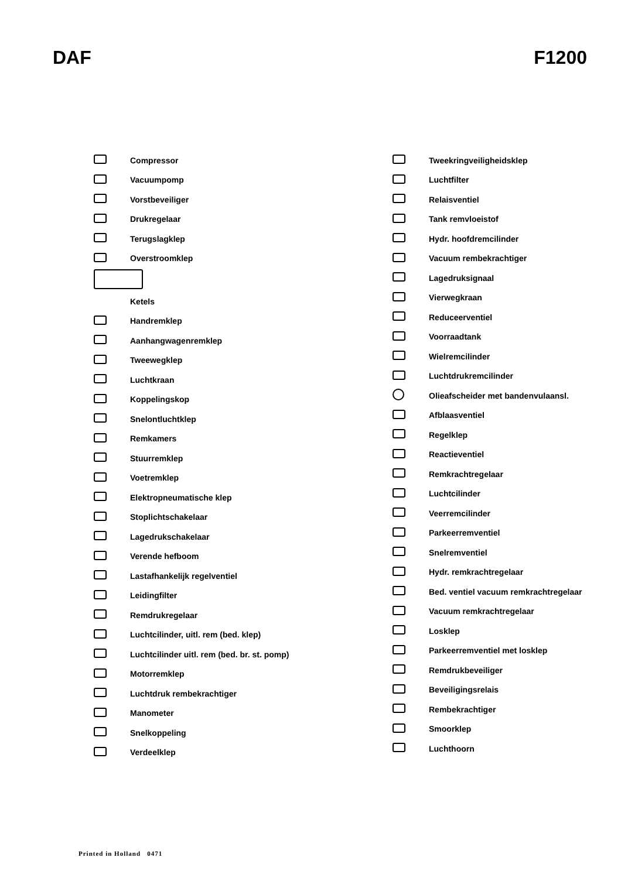DAF F1200
Compressor
Vacuumpomp
Vorstbeveiliger
Drukregelaar
Terugslagklep
Overstroomklep
Ketels
Handremklep
Aanhangwagenremklep
Tweewegklep
Luchtkraan
Koppelingskop
Snelontluchtklep
Remkamers
Stuurremklep
Voetremklep
Elektropneumatische klep
Stoplichtschakelaar
Lagedrukschakelaar
Verende hefboom
Lastafhankelijk regelventiel
Leidingfilter
Remdrukregelaar
Luchtcilinder, uitl. rem (bed. klep)
Luchtcilinder uitl. rem (bed. br. st. pomp)
Motorremklep
Luchtdruk rembekrachtiger
Manometer
Snelkoppeling
Verdeelklep
Tweekringveiligheidsklep
Luchtfilter
Relaisventiel
Tank remvloeistof
Hydr. hoofdremcilinder
Vacuum rembekrachtiger
Lagedruksignaal
Vierwegkraan
Reduceerventiel
Voorraadtank
Wielremcilinder
Luchtdrukremcilinder
Olieafscheider met bandenvulaansl.
Afblaasventiel
Regelklep
Reactieventiel
Remkrachtregelaar
Luchtcilinder
Veerremcilinder
Parkeerremventiel
Snelremventiel
Hydr. remkrachtregelaar
Bed. ventiel vacuum remkrachtregelaar
Vacuum remkrachtregelaar
Losklep
Parkeerremventiel met losklep
Remdrukbeveiliger
Beveiligingsrelais
Rembekrachtiger
Smoorklep
Luchthoorn
Printed in Holland 0471